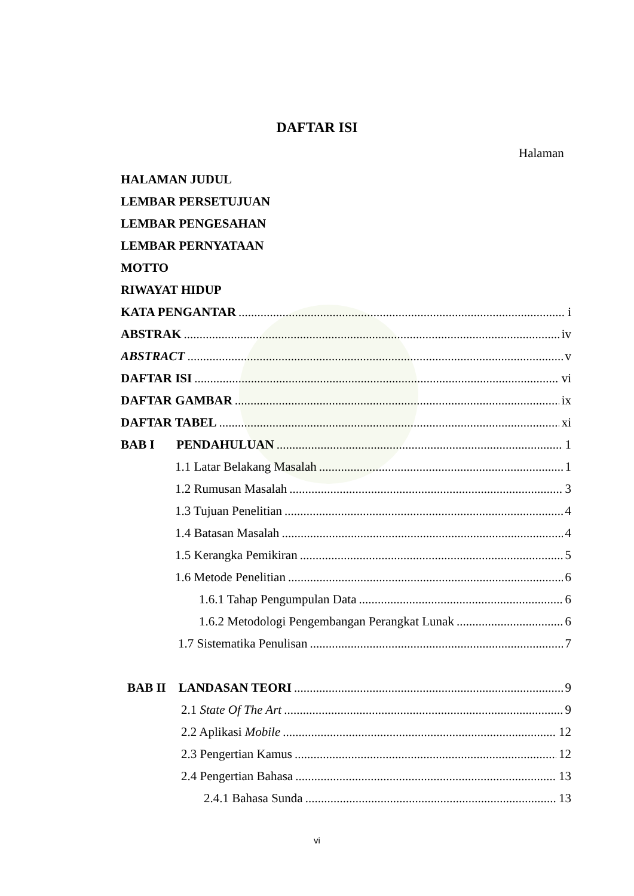DAFTAR ISI
Halaman
HALAMAN JUDUL
LEMBAR PERSETUJUAN
LEMBAR PENGESAHAN
LEMBAR PERNYATAAN
MOTTO
RIWAYAT HIDUP
KATA PENGANTAR i
ABSTRAK iv
ABSTRACT v
DAFTAR ISI vi
DAFTAR GAMBAR ix
DAFTAR TABEL xi
BAB I PENDAHULUAN 1
1.1 Latar Belakang Masalah 1
1.2 Rumusan Masalah 3
1.3 Tujuan Penelitian 4
1.4 Batasan Masalah 4
1.5 Kerangka Pemikiran 5
1.6 Metode Penelitian 6
1.6.1 Tahap Pengumpulan Data 6
1.6.2 Metodologi Pengembangan Perangkat Lunak 6
1.7 Sistematika Penulisan 7
BAB II LANDASAN TEORI 9
2.1 State Of The Art 9
2.2 Aplikasi Mobile 12
2.3 Pengertian Kamus 12
2.4 Pengertian Bahasa 13
2.4.1 Bahasa Sunda 13
vi